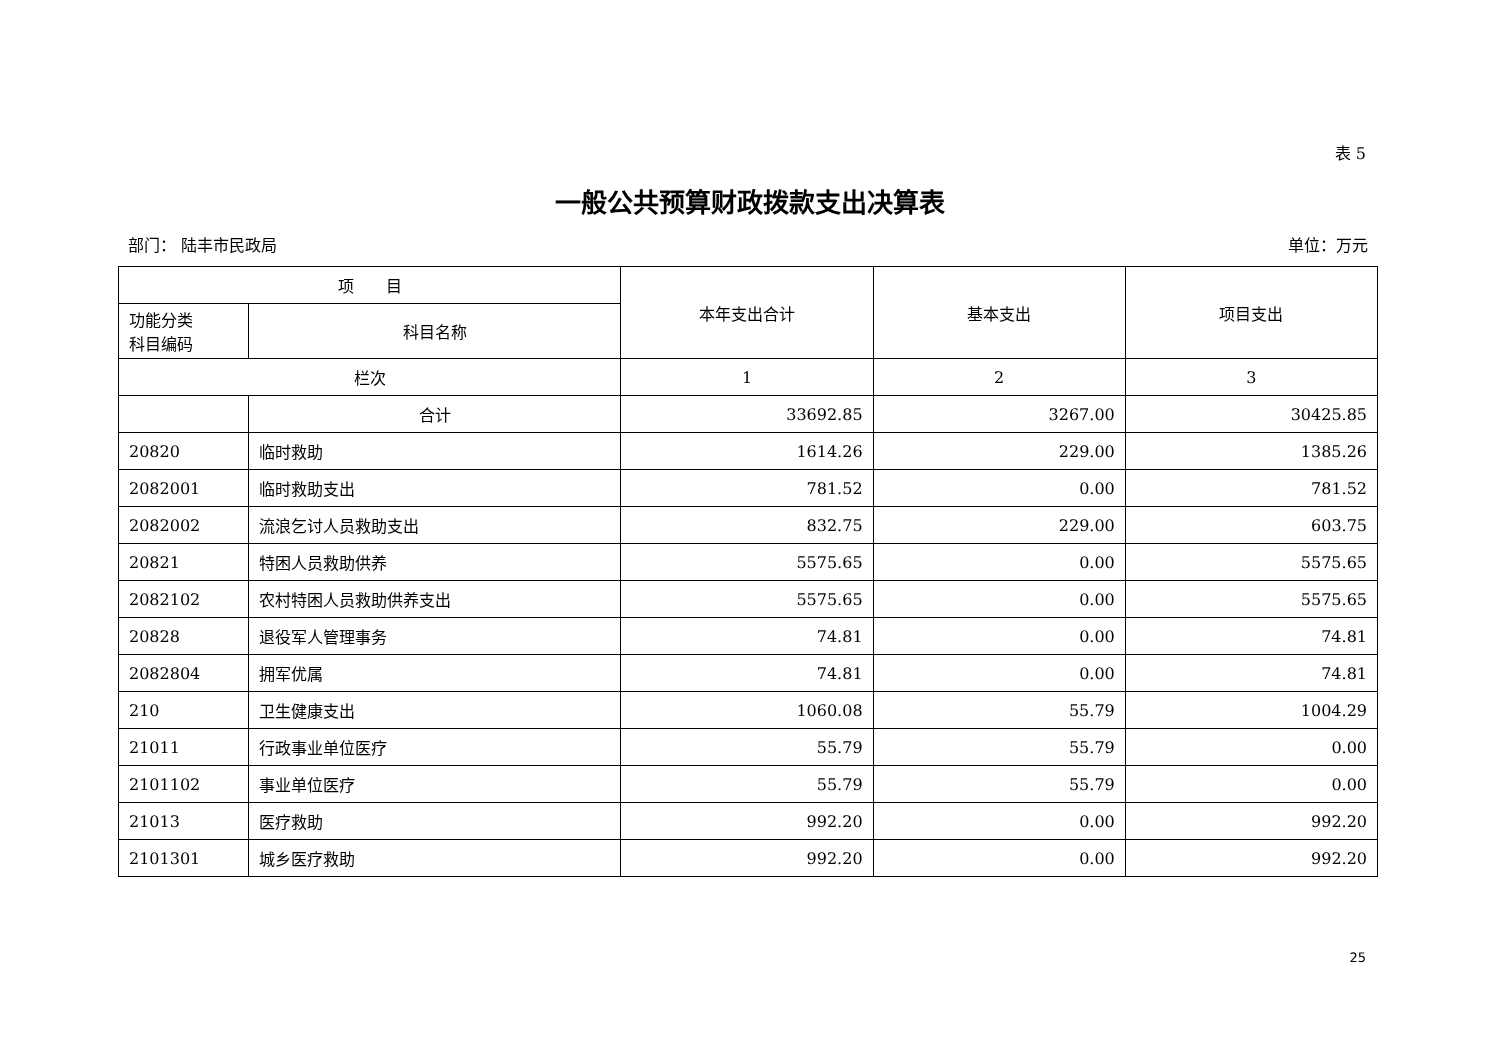表 5
一般公共预算财政拨款支出决算表
部门： 陆丰市民政局 单位：万元
| 项 目 | | 本年支出合计 | 基本支出 | 项目支出 |
| --- | --- | --- | --- | --- |
| 功能分类 科目编码 | 科目名称 | | | |
| 栏次 | | 1 | 2 | 3 |
| | 合计 | 33692.85 | 3267.00 | 30425.85 |
| 20820 | 临时救助 | 1614.26 | 229.00 | 1385.26 |
| 2082001 | 临时救助支出 | 781.52 | 0.00 | 781.52 |
| 2082002 | 流浪乞讨人员救助支出 | 832.75 | 229.00 | 603.75 |
| 20821 | 特困人员救助供养 | 5575.65 | 0.00 | 5575.65 |
| 2082102 | 农村特困人员救助供养支出 | 5575.65 | 0.00 | 5575.65 |
| 20828 | 退役军人管理事务 | 74.81 | 0.00 | 74.81 |
| 2082804 | 拥军优属 | 74.81 | 0.00 | 74.81 |
| 210 | 卫生健康支出 | 1060.08 | 55.79 | 1004.29 |
| 21011 | 行政事业单位医疗 | 55.79 | 55.79 | 0.00 |
| 2101102 | 事业单位医疗 | 55.79 | 55.79 | 0.00 |
| 21013 | 医疗救助 | 992.20 | 0.00 | 992.20 |
| 2101301 | 城乡医疗救助 | 992.20 | 0.00 | 992.20 |
25